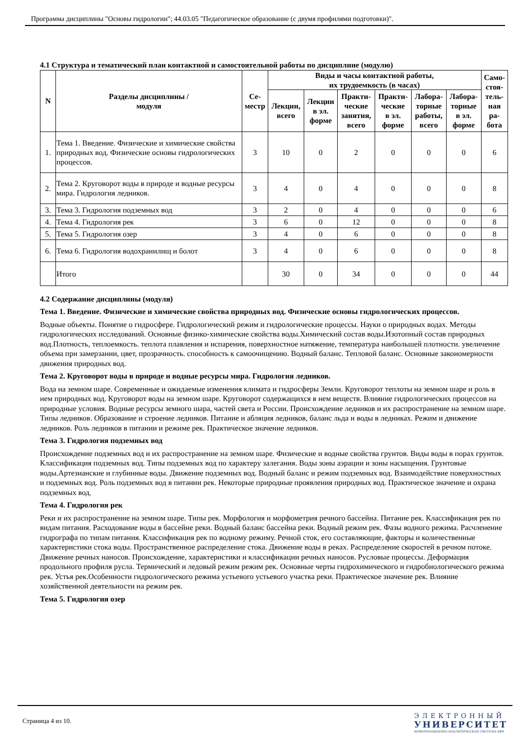Программа дисциплины "Основы гидрологии"; 44.03.05 "Педагогическое образование (с двумя профилями подготовки)".
4.1 Структура и тематический план контактной и самостоятельной работы по дисциплине (модулю)
| N | Разделы дисциплины / модуля | Се- местр | Виды и часы контактной работы, их трудоемкость (в часах) | | | | | | Само- стоя- тель- ная ра- бота |
| --- | --- | --- | --- | --- | --- | --- | --- | --- | --- |
| | | | Лекции, всего | Лекции в эл. форме | Практи- ческие занятия, всего | Практи- ческие в эл. форме | Лабора- торные работы, всего | Лабора- торные в эл. форме | |
| 1. | Тема 1. Введение. Физические и химические свойства природных вод. Физические основы гидрологических процессов. | 3 | 10 | 0 | 2 | 0 | 0 | 0 | 6 |
| 2. | Тема 2. Круговорот воды в природе и водные ресурсы мира. Гидрология ледников. | 3 | 4 | 0 | 4 | 0 | 0 | 0 | 8 |
| 3. | Тема 3. Гидрология подземных вод | 3 | 2 | 0 | 4 | 0 | 0 | 0 | 6 |
| 4. | Тема 4. Гидрология рек | 3 | 6 | 0 | 12 | 0 | 0 | 0 | 8 |
| 5. | Тема 5. Гидрология озер | 3 | 4 | 0 | 6 | 0 | 0 | 0 | 8 |
| 6. | Тема 6. Гидрология водохранилищ и болот | 3 | 4 | 0 | 6 | 0 | 0 | 0 | 8 |
| | Итого | | 30 | 0 | 34 | 0 | 0 | 0 | 44 |
4.2 Содержание дисциплины (модуля)
Тема 1. Введение. Физические и химические свойства природных вод. Физические основы гидрологических процессов.
Водные объекты. Понятие о гидросфере. Гидрологический режим и гидрологические процессы. Науки о природных водах. Методы гидрологических исследований. Основные физико-химические свойства воды.Химический состав воды.Изотопный состав природных вод.Плотность, теплоемкость. теплота плавления и испарения, поверхностное натяжение, температура наибольшей плотности. увеличение объема при замерзании, цвет, прозрачность. способность к самоочищению. Водный баланс. Тепловой баланс. Основные закономерности движения природных вод.
Тема 2. Круговорот воды в природе и водные ресурсы мира. Гидрология ледников.
Вода на земном шаре. Современные и ожидаемые изменения климата и гидросферы Земли. Круговорот теплоты на земном шаре и роль в нем природных вод. Круговорот воды на земном шаре. Круговорот содержащихся в нем веществ. Влияние гидрологических процессов на природные условия. Водные ресурсы земного шара, частей света и России. Происхождение ледников и их распространение на земном шаре. Типы ледников. Образование и строение ледников. Питание и абляция ледников, баланс льда и воды в ледниках. Режим и движение ледников. Роль ледников в питании и режиме рек. Практическое значение ледников.
Тема 3. Гидрология подземных вод
Происхождение подземных вод и их распространение на земном шаре. Физические и водные свойства грунтов. Виды воды в порах грунтов. Классификация подземных вод. Типы подземных вод по характеру залегания. Воды зоны аэрации и зоны насыщения. Грунтовые воды.Артезианские и глубинные воды. Движение подземных вод. Водный баланс и режим подземных вод. Взаимодействие поверхностных и подземных вод. Роль подземных вод в питании рек. Некоторые природные проявления природных вод. Практическое значение и охрана подземных вод.
Тема 4. Гидрология рек
Реки и их распространение на земном шаре. Типы рек. Морфология и морфометрия речного бассейна. Питание рек. Классификация рек по видам питания. Расходование воды в бассейне реки. Водный баланс бассейна реки. Водный режим рек. Фазы водного режима. Расчленение гидрографа по типам питания. Классификация рек по водному режиму. Речной сток, его составляющие, факторы и количественные характеристики стока воды. Пространственное распределение стока. Движение воды в реках. Распределение скоростей в речном потоке. Движение речных наносов. Происхождение, характеристики и классификации речных наносов. Русловые процессы. Деформация продольного профиля русла. Термический и ледовый режим режим рек. Основные черты гидрохимического и гидробиологического режима рек. Устья рек.Особенности гидрологического режима устьевого устьевого участка реки. Практическое значение рек. Влияние хозяйственной деятельности на режим рек.
Тема 5. Гидрология озер
Страница 4 из 10.
ЭЛЕКТРОННЫЙ
УНИВЕРСИТЕТ
ИНФОРМАЦИОННО-АНАЛИТИЧЕСКАЯ СИСТЕМА КФУ